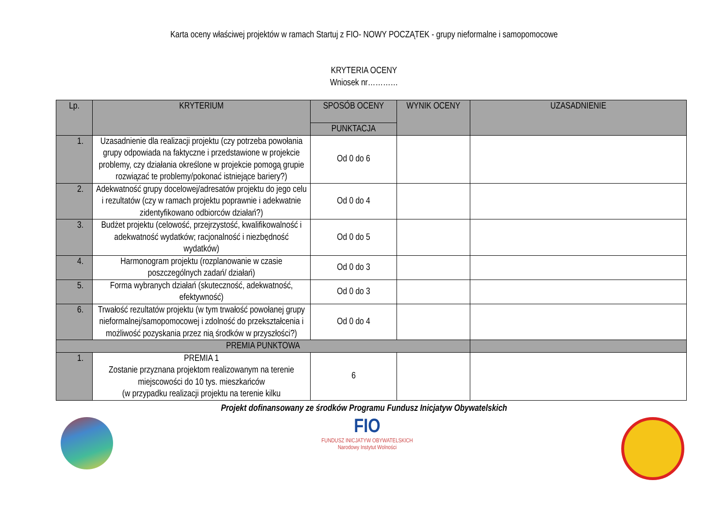Karta oceny właściwej projektów w ramach Startuj z FIO- NOWY POCZĄTEK - grupy nieformalne i samopomocowe
KRYTERIA OCENY
Wniosek nr…………
| Lp. | KRYTERIUM | SPOSÓB OCENY | WYNIK OCENY | UZASADNIENIE |
| --- | --- | --- | --- | --- |
| | | PUNKTACJA | | |
| 1. | Uzasadnienie dla realizacji projektu (czy potrzeba powołania grupy odpowiada na faktyczne i przedstawione w projekcie problemy, czy działania określone w projekcie pomogą grupie rozwiązać te problemy/pokonać istniejące bariery?) | Od 0 do 6 | | |
| 2. | Adekwatność grupy docelowej/adresatów projektu do jego celu i rezultatów (czy w ramach projektu poprawnie i adekwatnie zidentyfikowano odbiorców działań?) | Od 0 do 4 | | |
| 3. | Budżet projektu (celowość, przejrzystość, kwalifikowalność i adekwatność wydatków; racjonalność i niezbędność wydatków) | Od 0 do 5 | | |
| 4. | Harmonogram projektu (rozplanowanie w czasie poszczególnych zadań/ działań) | Od 0 do 3 | | |
| 5. | Forma wybranych działań (skuteczność, adekwatność, efektywność) | Od 0 do 3 | | |
| 6. | Trwałość rezultatów projektu (w tym trwałość powołanej grupy nieformalnej/samopomocowej i zdolność do przekształcenia i możliwość pozyskania przez nią środków w przyszłości?) | Od 0 do 4 | | |
| PREMIA PUNKTOWA | | | | |
| 1. | PREMIA 1 Zostanie przyznana projektom realizowanym na terenie miejscowości do 10 tys. mieszkańców (w przypadku realizacji projektu na terenie kilku | 6 | | |
Projekt dofinansowany ze środków Programu Fundusz Inicjatyw Obywatelskich
FIO
FUNDUSZ INICJATYW OBYWATELSKICH
Narodowy Instytut Wolności